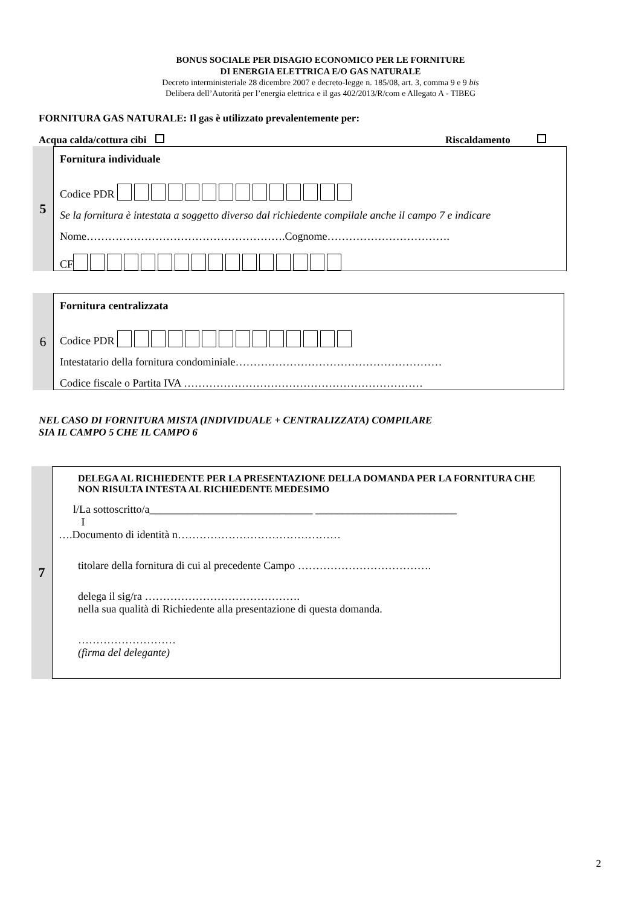BONUS SOCIALE PER DISAGIO ECONOMICO PER LE FORNITURE
DI ENERGIA ELETTRICA E/O GAS NATURALE
Decreto interministeriale 28 dicembre 2007 e decreto-legge n. 185/08, art. 3, comma 9 e 9 bis
Delibera dell’Autorità per l’energia elettrica e il gas 402/2013/R/com e Allegato A - TIBEG
FORNITURA GAS NATURALE: Il gas è utilizzato prevalentemente per:
Acqua calda/cottura cibi Riscaldamento
5
Fornitura individuale
Codice PDR
Se la fornitura è intestata a soggetto diverso dal richiedente compilale anche il campo 7 e indicare
Nome……………………………………………….Cognome…………………………….
CF
6
Fornitura centralizzata
Codice PDR
Intestatario della fornitura condominiale…………………………………………………
Codice fiscale o Partita IVA …………………………………………………………
NEL CASO DI FORNITURA MISTA (INDIVIDUALE + CENTRALIZZATA) COMPILARE
SIA IL CAMPO 5 CHE IL CAMPO 6
7
DELEGA AL RICHIEDENTE PER LA PRESENTAZIONE DELLA DOMANDA PER LA FORNITURA CHE NON RISULTA INTESTA AL RICHIEDENTE MEDESIMO
l/La sottoscritto/a______________________________ __________________________
I
….Documento di identità n………………………………………
titolare della fornitura di cui al precedente Campo ……………………………….
delega il sig/ra …………………………………….
nella sua qualità di Richiedente alla presentazione di questa domanda.
………………………
(firma del delegante)
2